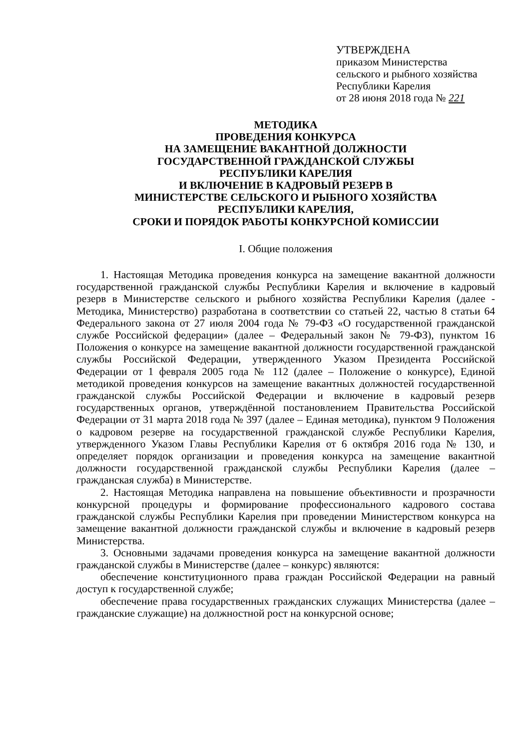УТВЕРЖДЕНА
приказом Министерства
сельского и рыбного хозяйства
Республики Карелия
от 28 июня 2018 года № 221
МЕТОДИКА
ПРОВЕДЕНИЯ КОНКУРСА
НА ЗАМЕЩЕНИЕ ВАКАНТНОЙ ДОЛЖНОСТИ
ГОСУДАРСТВЕННОЙ ГРАЖДАНСКОЙ СЛУЖБЫ
РЕСПУБЛИКИ КАРЕЛИЯ
И ВКЛЮЧЕНИЕ В КАДРОВЫЙ РЕЗЕРВ В
МИНИСТЕРСТВЕ СЕЛЬСКОГО И РЫБНОГО ХОЗЯЙСТВА
РЕСПУБЛИКИ КАРЕЛИЯ,
СРОКИ И ПОРЯДОК РАБОТЫ КОНКУРСНОЙ КОМИССИИ
I. Общие положения
1. Настоящая Методика проведения конкурса на замещение вакантной должности государственной гражданской службы Республики Карелия и включение в кадровый резерв в Министерстве сельского и рыбного хозяйства Республики Карелия (далее - Методика, Министерство) разработана в соответствии со статьей 22, частью 8 статьи 64 Федерального закона от 27 июля 2004 года № 79-ФЗ «О государственной гражданской службе Российской федерации» (далее – Федеральный закон № 79-ФЗ), пунктом 16 Положения о конкурсе на замещение вакантной должности государственной гражданской службы Российской Федерации, утвержденного Указом Президента Российской Федерации от 1 февраля 2005 года № 112 (далее – Положение о конкурсе), Единой методикой проведения конкурсов на замещение вакантных должностей государственной гражданской службы Российской Федерации и включение в кадровый резерв государственных органов, утверждённой постановлением Правительства Российской Федерации от 31 марта 2018 года № 397 (далее – Единая методика), пунктом 9 Положения о кадровом резерве на государственной гражданской службе Республики Карелия, утвержденного Указом Главы Республики Карелия от 6 октября 2016 года № 130, и определяет порядок организации и проведения конкурса на замещение вакантной должности государственной гражданской службы Республики Карелия (далее – гражданская служба) в Министерстве.
2. Настоящая Методика направлена на повышение объективности и прозрачности конкурсной процедуры и формирование профессионального кадрового состава гражданской службы Республики Карелия при проведении Министерством конкурса на замещение вакантной должности гражданской службы и включение в кадровый резерв Министерства.
3. Основными задачами проведения конкурса на замещение вакантной должности гражданской службы в Министерстве (далее – конкурс) являются:
обеспечение конституционного права граждан Российской Федерации на равный доступ к государственной службе;
обеспечение права государственных гражданских служащих Министерства (далее – гражданские служащие) на должностной рост на конкурсной основе;